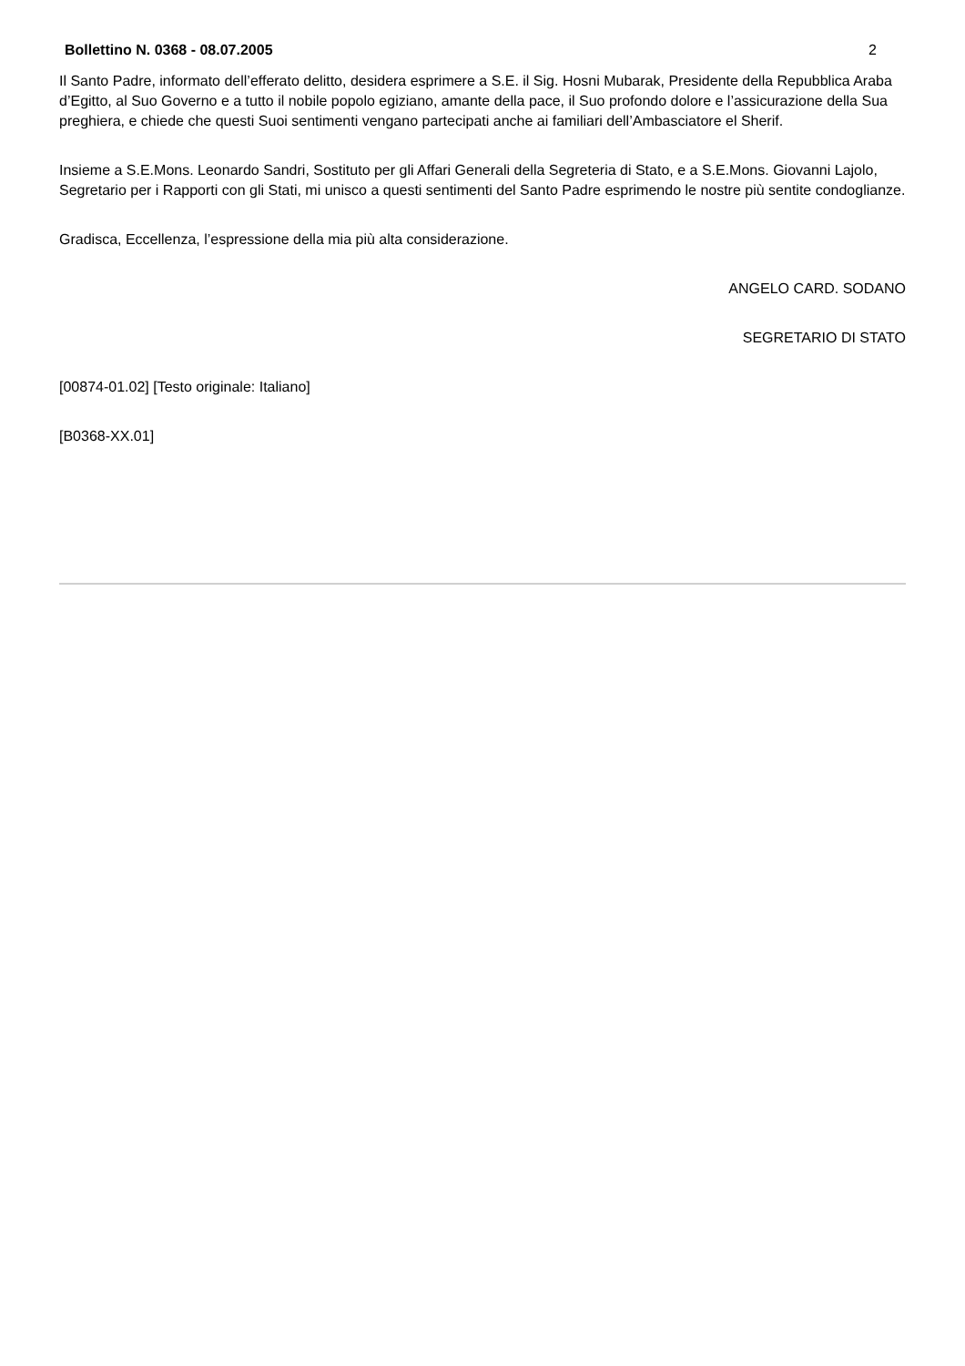Bollettino N. 0368 - 08.07.2005 2
Il Santo Padre, informato dell’efferato delitto, desidera esprimere a S.E. il Sig. Hosni Mubarak, Presidente della Repubblica Araba d’Egitto, al Suo Governo e a tutto il nobile popolo egiziano, amante della pace, il Suo profondo dolore e l’assicurazione della Sua preghiera, e chiede che questi Suoi sentimenti vengano partecipati anche ai familiari dell’Ambasciatore el Sherif.
Insieme a S.E.Mons. Leonardo Sandri, Sostituto per gli Affari Generali della Segreteria di Stato, e a S.E.Mons. Giovanni Lajolo, Segretario per i Rapporti con gli Stati, mi unisco a questi sentimenti del Santo Padre esprimendo le nostre più sentite condoglianze.
Gradisca, Eccellenza, l’espressione della mia più alta considerazione.
ANGELO CARD. SODANO
SEGRETARIO DI STATO
[00874-01.02] [Testo originale: Italiano]
[B0368-XX.01]